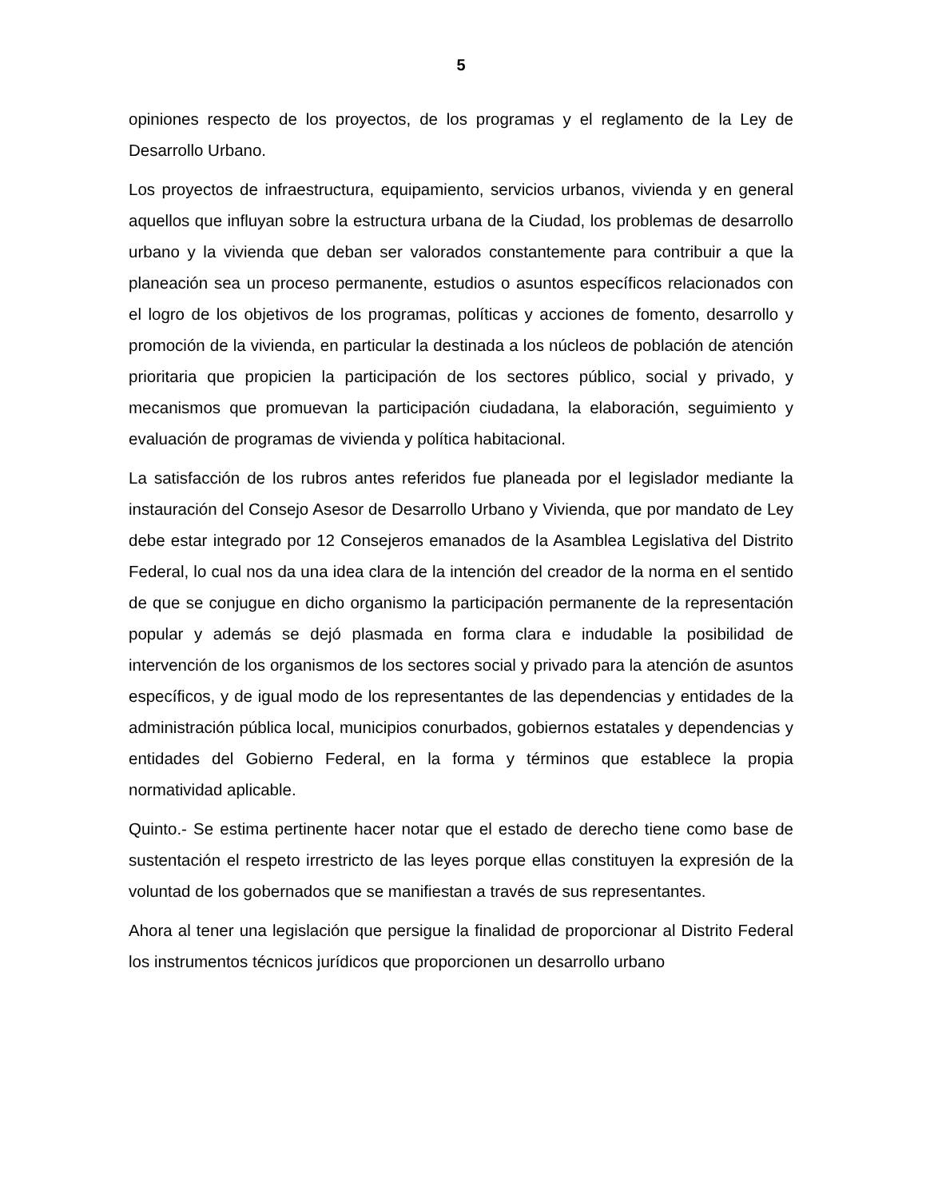5
opiniones respecto de los proyectos, de los programas y el reglamento de la Ley de Desarrollo Urbano.
Los proyectos de infraestructura, equipamiento, servicios urbanos, vivienda y en general aquellos que influyan sobre la estructura urbana de la Ciudad, los problemas de desarrollo urbano y la vivienda que deban ser valorados constantemente para contribuir a que la planeación sea un proceso permanente, estudios o asuntos específicos relacionados con el logro de los objetivos de los programas, políticas y acciones de fomento, desarrollo y promoción de la vivienda, en particular la destinada a los núcleos de población de atención prioritaria que propicien la participación de los sectores público, social y privado, y mecanismos que promuevan la participación ciudadana, la elaboración, seguimiento y evaluación de programas de vivienda y política habitacional.
La satisfacción de los rubros antes referidos fue planeada por el legislador mediante la instauración del Consejo Asesor de Desarrollo Urbano y Vivienda, que por mandato de Ley debe estar integrado por 12 Consejeros emanados de la Asamblea Legislativa del Distrito Federal, lo cual nos da una idea clara de la intención del creador de la norma en el sentido de que se conjugue en dicho organismo la participación permanente de la representación popular y además se dejó plasmada en forma clara e indudable la posibilidad de intervención de los organismos de los sectores social y privado para la atención de asuntos específicos, y de igual modo de los representantes de las dependencias y entidades de la administración pública local, municipios conurbados, gobiernos estatales y dependencias y entidades del Gobierno Federal, en la forma y términos que establece la propia normatividad aplicable.
Quinto.- Se estima pertinente hacer notar que el estado de derecho tiene como base de sustentación el respeto irrestricto de las leyes porque ellas constituyen la expresión de la voluntad de los gobernados que se manifiestan a través de sus representantes.
Ahora al tener una legislación que persigue la finalidad de proporcionar al Distrito Federal los instrumentos técnicos jurídicos que proporcionen un desarrollo urbano